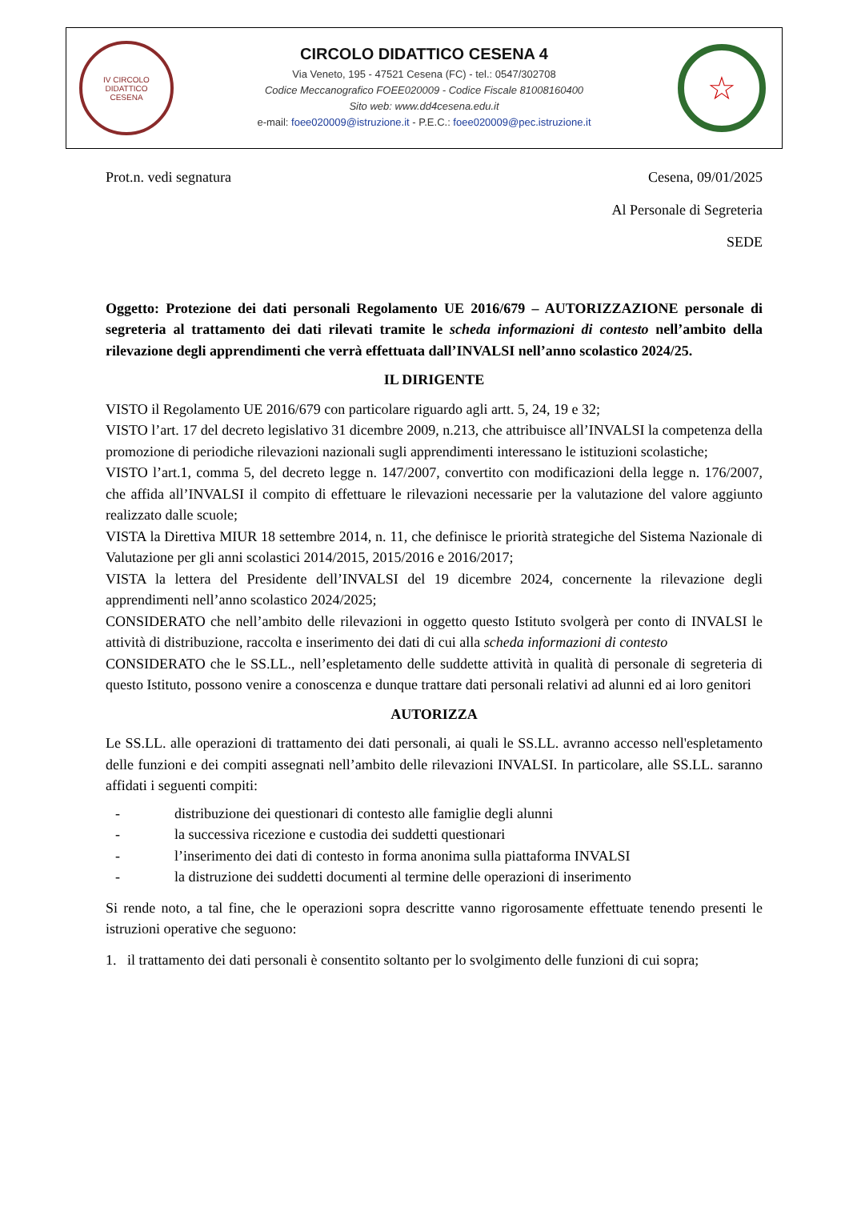IV CIRCOLO DIDATTICO
CESENA
CIRCOLO DIDATTICO CESENA 4
Via Veneto, 195 - 47521 Cesena (FC) - tel.: 0547/302708
Codice Meccanografico FOEE020009 - Codice Fiscale 81008160400
Sito web: www.dd4cesena.edu.it
e-mail: foee020009@istruzione.it - P.E.C.: foee020009@pec.istruzione.it
☆
Prot.n. vedi segnatura Cesena, 09/01/2025
Al Personale di Segreteria
SEDE
Oggetto: Protezione dei dati personali Regolamento UE 2016/679 – AUTORIZZAZIONE personale di segreteria al trattamento dei dati rilevati tramite le scheda informazioni di contesto nell’ambito della rilevazione degli apprendimenti che verrà effettuata dall’INVALSI nell’anno scolastico 2024/25.
IL DIRIGENTE
VISTO il Regolamento UE 2016/679 con particolare riguardo agli artt. 5, 24, 19 e 32;
VISTO l’art. 17 del decreto legislativo 31 dicembre 2009, n.213, che attribuisce all’INVALSI la competenza della promozione di periodiche rilevazioni nazionali sugli apprendimenti interessano le istituzioni scolastiche;
VISTO l’art.1, comma 5, del decreto legge n. 147/2007, convertito con modificazioni della legge n. 176/2007, che affida all’INVALSI il compito di effettuare le rilevazioni necessarie per la valutazione del valore aggiunto realizzato dalle scuole;
VISTA la Direttiva MIUR 18 settembre 2014, n. 11, che definisce le priorità strategiche del Sistema Nazionale di Valutazione per gli anni scolastici 2014/2015, 2015/2016 e 2016/2017;
VISTA la lettera del Presidente dell’INVALSI del 19 dicembre 2024, concernente la rilevazione degli apprendimenti nell’anno scolastico 2024/2025;
CONSIDERATO che nell’ambito delle rilevazioni in oggetto questo Istituto svolgerà per conto di INVALSI le attività di distribuzione, raccolta e inserimento dei dati di cui alla scheda informazioni di contesto
CONSIDERATO che le SS.LL., nell’espletamento delle suddette attività in qualità di personale di segreteria di questo Istituto, possono venire a conoscenza e dunque trattare dati personali relativi ad alunni ed ai loro genitori
AUTORIZZA
Le SS.LL. alle operazioni di trattamento dei dati personali, ai quali le SS.LL. avranno accesso nell'espletamento delle funzioni e dei compiti assegnati nell’ambito delle rilevazioni INVALSI. In particolare, alle SS.LL. saranno affidati i seguenti compiti:
- distribuzione dei questionari di contesto alle famiglie degli alunni
- la successiva ricezione e custodia dei suddetti questionari
- l’inserimento dei dati di contesto in forma anonima sulla piattaforma INVALSI
- la distruzione dei suddetti documenti al termine delle operazioni di inserimento
Si rende noto, a tal fine, che le operazioni sopra descritte vanno rigorosamente effettuate tenendo presenti le istruzioni operative che seguono:
1. il trattamento dei dati personali è consentito soltanto per lo svolgimento delle funzioni di cui sopra;